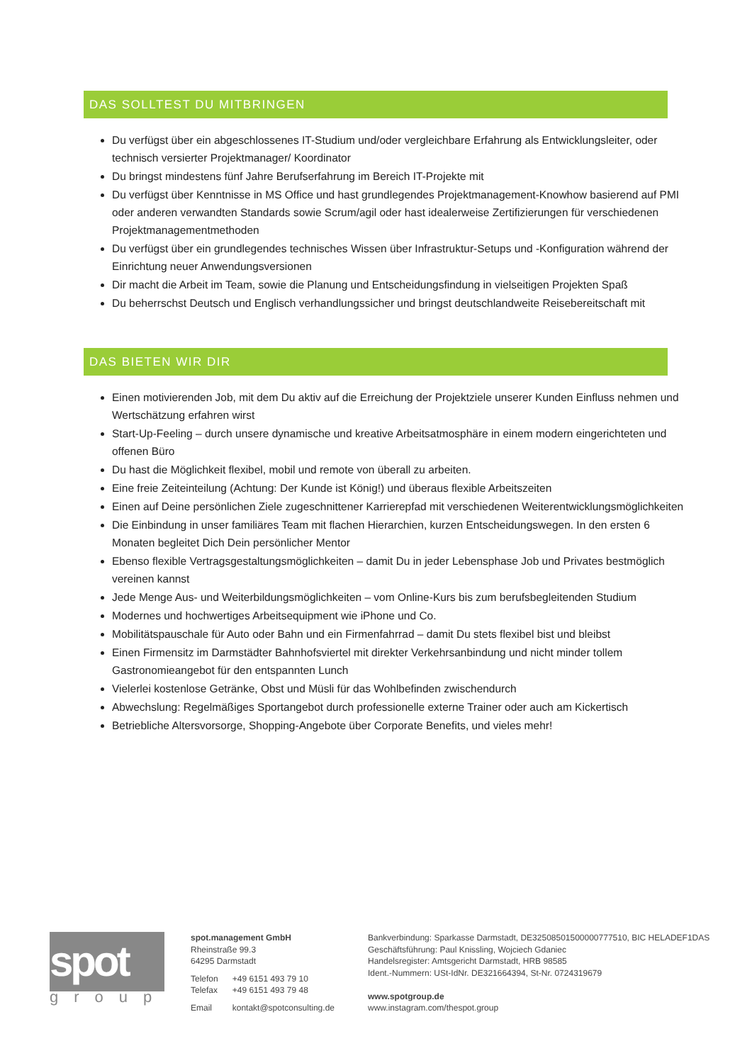DAS SOLLTEST DU MITBRINGEN
Du verfügst über ein abgeschlossenes IT-Studium und/oder vergleichbare Erfahrung als Entwicklungsleiter, oder technisch versierter Projektmanager/ Koordinator
Du bringst mindestens fünf Jahre Berufserfahrung im Bereich IT-Projekte mit
Du verfügst über Kenntnisse in MS Office und hast grundlegendes Projektmanagement-Knowhow basierend auf PMI oder anderen verwandten Standards sowie Scrum/agil oder hast idealerweise Zertifizierungen für verschiedenen Projektmanagementmethoden
Du verfügst über ein grundlegendes technisches Wissen über Infrastruktur-Setups und -Konfiguration während der Einrichtung neuer Anwendungsversionen
Dir macht die Arbeit im Team, sowie die Planung und Entscheidungsfindung in vielseitigen Projekten Spaß
Du beherrschst Deutsch und Englisch verhandlungssicher und bringst deutschlandweite Reisebereitschaft mit
DAS BIETEN WIR DIR
Einen motivierenden Job, mit dem Du aktiv auf die Erreichung der Projektziele unserer Kunden Einfluss nehmen und Wertschätzung erfahren wirst
Start-Up-Feeling – durch unsere dynamische und kreative Arbeitsatmosphäre in einem modern eingerichteten und offenen Büro
Du hast die Möglichkeit flexibel, mobil und remote von überall zu arbeiten.
Eine freie Zeiteinteilung (Achtung: Der Kunde ist König!) und überaus flexible Arbeitszeiten
Einen auf Deine persönlichen Ziele zugeschnittener Karrierepfad mit verschiedenen Weiterentwicklungsmöglichkeiten
Die Einbindung in unser familiäres Team mit flachen Hierarchien, kurzen Entscheidungswegen. In den ersten 6 Monaten begleitet Dich Dein persönlicher Mentor
Ebenso flexible Vertragsgestaltungsmöglichkeiten – damit Du in jeder Lebensphase Job und Privates bestmöglich vereinen kannst
Jede Menge Aus- und Weiterbildungsmöglichkeiten – vom Online-Kurs bis zum berufsbegleitenden Studium
Modernes und hochwertiges Arbeitsequipment wie iPhone und Co.
Mobilitätspauschale für Auto oder Bahn und ein Firmenfahrrad – damit Du stets flexibel bist und bleibst
Einen Firmensitz im Darmstädter Bahnhofsviertel mit direkter Verkehrsanbindung und nicht minder tollem Gastronomieangebot für den entspannten Lunch
Vielerlei kostenlose Getränke, Obst und Müsli für das Wohlbefinden zwischendurch
Abwechslung: Regelmäßiges Sportangebot durch professionelle externe Trainer oder auch am Kickertisch
Betriebliche Altersvorsorge, Shopping-Angebote über Corporate Benefits, und vieles mehr!
spot
group
spot.management GmbH
Rheinstraße 99.3
64295 Darmstadt
| Telefon | +49 6151 493 79 10 |
| Telefax | +49 6151 493 79 48 |
| Email | kontakt@spotconsulting.de |
Bankverbindung: Sparkasse Darmstadt, DE32508501500000777510, BIC HELADEF1DAS
Geschäftsführung: Paul Knissling, Wojciech Gdaniec
Handelsregister: Amtsgericht Darmstadt, HRB 98585
Ident.-Nummern: USt-IdNr. DE321664394, St-Nr. 0724319679
www.spotgroup.de
www.instagram.com/thespot.group